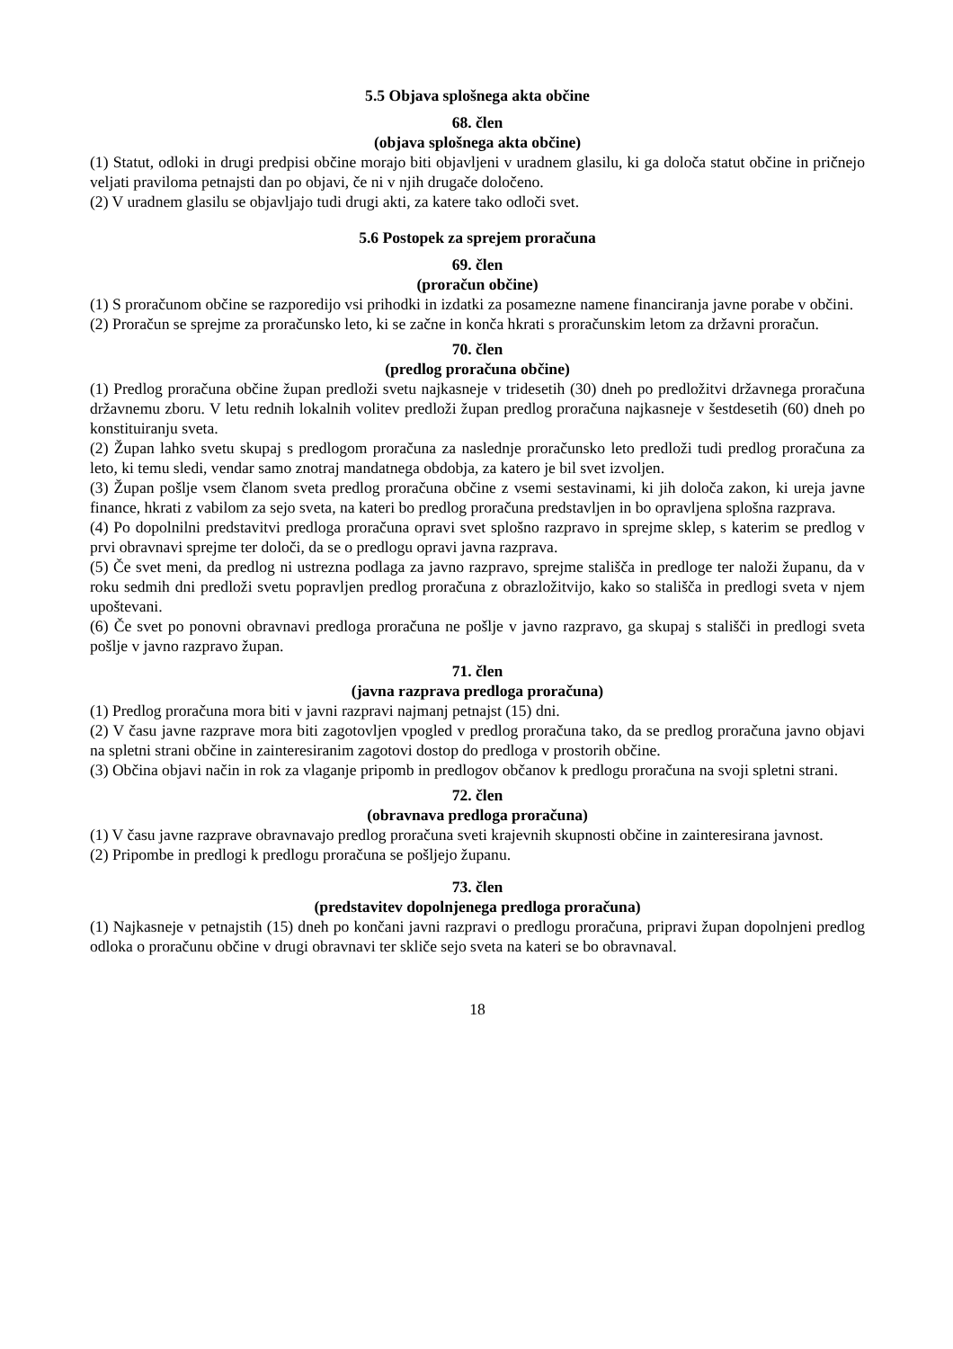5.5 Objava splošnega akta občine
68. člen
(objava splošnega akta občine)
(1) Statut, odloki in drugi predpisi občine morajo biti objavljeni v uradnem glasilu, ki ga določa statut občine in pričnejo veljati praviloma petnajsti dan po objavi, če ni v njih drugače določeno.
(2) V uradnem glasilu se objavljajo tudi drugi akti, za katere tako odloči svet.
5.6 Postopek za sprejem proračuna
69. člen
(proračun občine)
(1) S proračunom občine se razporedijo vsi prihodki in izdatki za posamezne namene financiranja javne porabe v občini.
(2) Proračun se sprejme za proračunsko leto, ki se začne in konča hkrati s proračunskim letom za državni proračun.
70. člen
(predlog proračuna občine)
(1) Predlog proračuna občine župan predloži svetu najkasneje v tridesetih (30) dneh po predložitvi državnega proračuna državnemu zboru. V letu rednih lokalnih volitev predloži župan predlog proračuna najkasneje v šestdesetih (60) dneh po konstituiranju sveta.
(2) Župan lahko svetu skupaj s predlogom proračuna za naslednje proračunsko leto predloži tudi predlog proračuna za leto, ki temu sledi, vendar samo znotraj mandatnega obdobja, za katero je bil svet izvoljen.
(3) Župan pošlje vsem članom sveta predlog proračuna občine z vsemi sestavinami, ki jih določa zakon, ki ureja javne finance, hkrati z vabilom za sejo sveta, na kateri bo predlog proračuna predstavljen in bo opravljena splošna razprava.
(4) Po dopolnilni predstavitvi predloga proračuna opravi svet splošno razpravo in sprejme sklep, s katerim se predlog v prvi obravnavi sprejme ter določi, da se o predlogu opravi javna razprava.
(5) Če svet meni, da predlog ni ustrezna podlaga za javno razpravo, sprejme stališča in predloge ter naloži županu, da v roku sedmih dni predloži svetu popravljen predlog proračuna z obrazložitvijo, kako so stališča in predlogi sveta v njem upoštevani.
(6) Če svet po ponovni obravnavi predloga proračuna ne pošlje v javno razpravo, ga skupaj s stališči in predlogi sveta pošlje v javno razpravo župan.
71. člen
(javna razprava predloga proračuna)
(1) Predlog proračuna mora biti v javni razpravi najmanj petnajst (15) dni.
(2) V času javne razprave mora biti zagotovljen vpogled v predlog proračuna tako, da se predlog proračuna javno objavi na spletni strani občine in zainteresiranim zagotovi dostop do predloga v prostorih občine.
(3) Občina objavi način in rok za vlaganje pripomb in predlogov občanov k predlogu proračuna na svoji spletni strani.
72. člen
(obravnava predloga proračuna)
(1) V času javne razprave obravnavajo predlog proračuna sveti krajevnih skupnosti občine in zainteresirana javnost.
(2) Pripombe in predlogi k predlogu proračuna se pošljejo županu.
73. člen
(predstavitev dopolnjenega predloga proračuna)
(1) Najkasneje v petnajstih (15) dneh po končani javni razpravi o predlogu proračuna, pripravi župan dopolnjeni predlog odloka o proračunu občine v drugi obravnavi ter skliče sejo sveta na kateri se bo obravnaval.
18